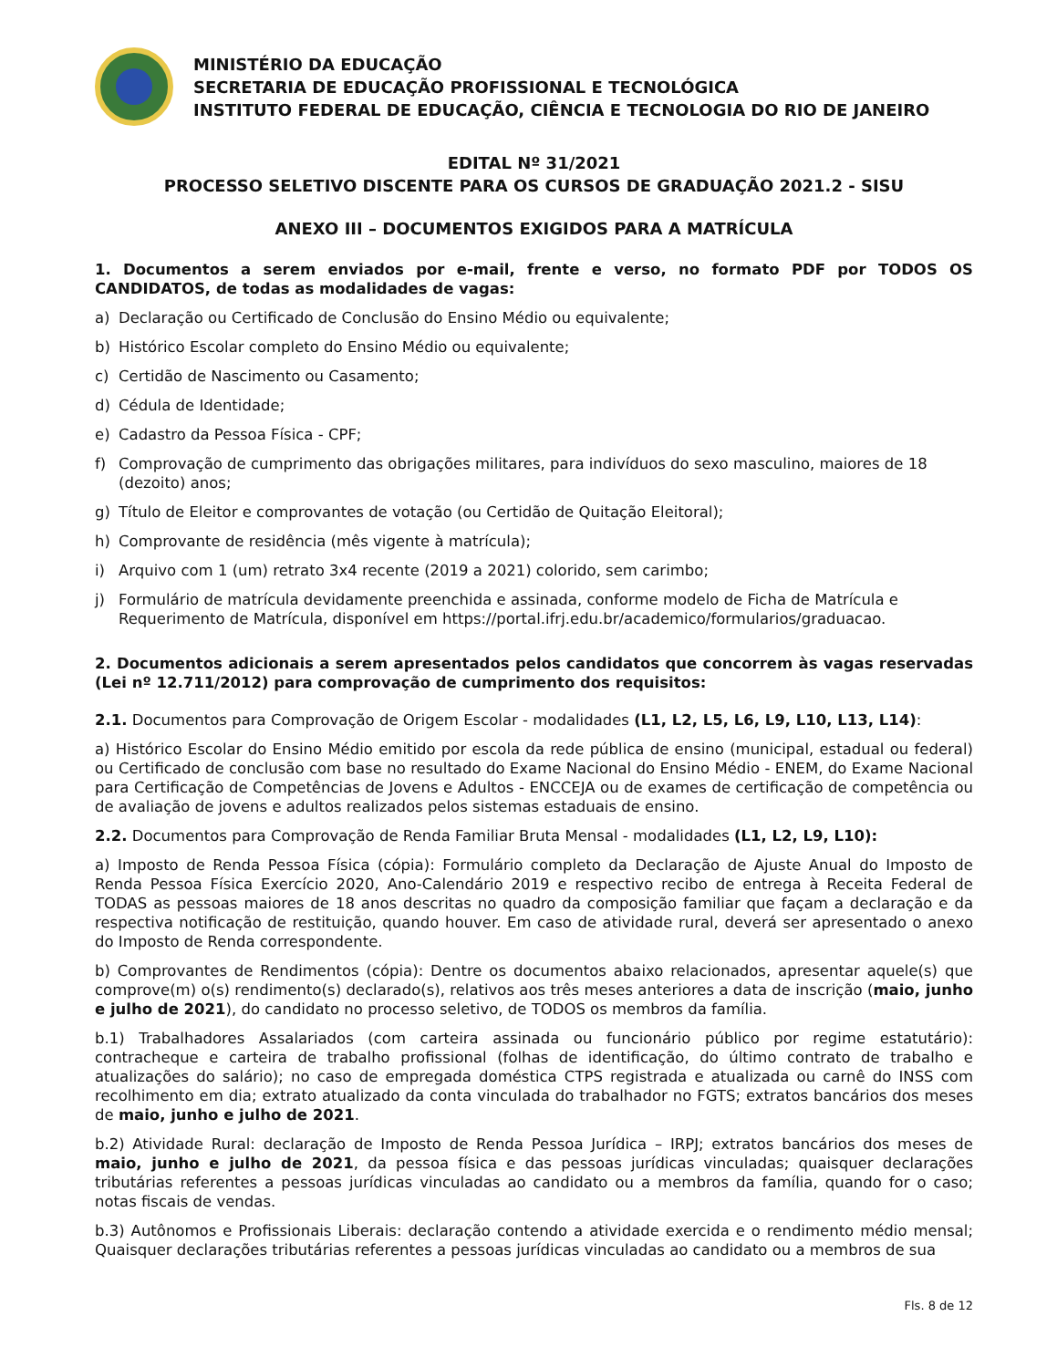MINISTÉRIO DA EDUCAÇÃO
SECRETARIA DE EDUCAÇÃO PROFISSIONAL E TECNOLÓGICA
INSTITUTO FEDERAL DE EDUCAÇÃO, CIÊNCIA E TECNOLOGIA DO RIO DE JANEIRO
EDITAL Nº 31/2021
PROCESSO SELETIVO DISCENTE PARA OS CURSOS DE GRADUAÇÃO 2021.2 - SISU
ANEXO III – DOCUMENTOS EXIGIDOS PARA A MATRÍCULA
1. Documentos a serem enviados por e-mail, frente e verso, no formato PDF por TODOS OS CANDIDATOS, de todas as modalidades de vagas:
a) Declaração ou Certificado de Conclusão do Ensino Médio ou equivalente;
b) Histórico Escolar completo do Ensino Médio ou equivalente;
c) Certidão de Nascimento ou Casamento;
d) Cédula de Identidade;
e) Cadastro da Pessoa Física - CPF;
f) Comprovação de cumprimento das obrigações militares, para indivíduos do sexo masculino, maiores de 18 (dezoito) anos;
g) Título de Eleitor e comprovantes de votação (ou Certidão de Quitação Eleitoral);
h) Comprovante de residência (mês vigente à matrícula);
i) Arquivo com 1 (um) retrato 3x4 recente (2019 a 2021) colorido, sem carimbo;
j) Formulário de matrícula devidamente preenchida e assinada, conforme modelo de Ficha de Matrícula e Requerimento de Matrícula, disponível em https://portal.ifrj.edu.br/academico/formularios/graduacao.
2. Documentos adicionais a serem apresentados pelos candidatos que concorrem às vagas reservadas (Lei nº 12.711/2012) para comprovação de cumprimento dos requisitos:
2.1. Documentos para Comprovação de Origem Escolar - modalidades (L1, L2, L5, L6, L9, L10, L13, L14):
a) Histórico Escolar do Ensino Médio emitido por escola da rede pública de ensino (municipal, estadual ou federal) ou Certificado de conclusão com base no resultado do Exame Nacional do Ensino Médio - ENEM, do Exame Nacional para Certificação de Competências de Jovens e Adultos - ENCCEJA ou de exames de certificação de competência ou de avaliação de jovens e adultos realizados pelos sistemas estaduais de ensino.
2.2. Documentos para Comprovação de Renda Familiar Bruta Mensal - modalidades (L1, L2, L9, L10):
a) Imposto de Renda Pessoa Física (cópia): Formulário completo da Declaração de Ajuste Anual do Imposto de Renda Pessoa Física Exercício 2020, Ano-Calendário 2019 e respectivo recibo de entrega à Receita Federal de TODAS as pessoas maiores de 18 anos descritas no quadro da composição familiar que façam a declaração e da respectiva notificação de restituição, quando houver. Em caso de atividade rural, deverá ser apresentado o anexo do Imposto de Renda correspondente.
b) Comprovantes de Rendimentos (cópia): Dentre os documentos abaixo relacionados, apresentar aquele(s) que comprove(m) o(s) rendimento(s) declarado(s), relativos aos três meses anteriores a data de inscrição (maio, junho e julho de 2021), do candidato no processo seletivo, de TODOS os membros da família.
b.1) Trabalhadores Assalariados (com carteira assinada ou funcionário público por regime estatutário): contracheque e carteira de trabalho profissional (folhas de identificação, do último contrato de trabalho e atualizações do salário); no caso de empregada doméstica CTPS registrada e atualizada ou carnê do INSS com recolhimento em dia; extrato atualizado da conta vinculada do trabalhador no FGTS; extratos bancários dos meses de maio, junho e julho de 2021.
b.2) Atividade Rural: declaração de Imposto de Renda Pessoa Jurídica – IRPJ; extratos bancários dos meses de maio, junho e julho de 2021, da pessoa física e das pessoas jurídicas vinculadas; quaisquer declarações tributárias referentes a pessoas jurídicas vinculadas ao candidato ou a membros da família, quando for o caso; notas fiscais de vendas.
b.3) Autônomos e Profissionais Liberais: declaração contendo a atividade exercida e o rendimento médio mensal; Quaisquer declarações tributárias referentes a pessoas jurídicas vinculadas ao candidato ou a membros de sua
Fls. 8 de 12